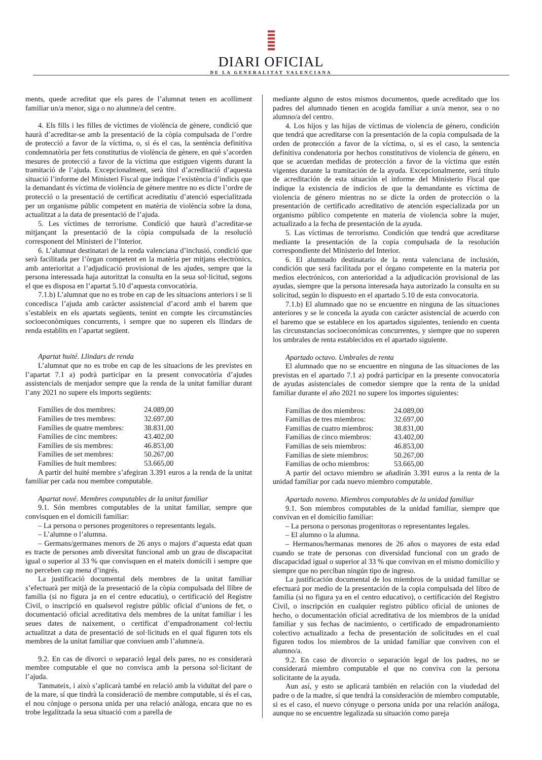DIARI OFICIAL
DE LA GENERALITAT VALENCIANA
ments, quede acreditat que els pares de l’alumnat tenen en acolliment familiar un/a menor, siga o no alumne/a del centre.
4. Els fills i les filles de víctimes de violència de gènere, condició que haurà d’acreditar-se amb la presentació de la còpia compulsada de l’ordre de protecció a favor de la víctima, o, si és el cas, la sentència definitiva condemnatòria per fets constitutius de violència de gènere, en què s’acorden mesures de protecció a favor de la víctima que estiguen vigents durant la tramitació de l’ajuda. Excepcionalment, serà títol d’acreditació d’aquesta situació l’informe del Ministeri Fiscal que indique l’existència d’indicis que la demandant és víctima de violència de gènere mentre no es dicte l’ordre de protecció o la presentació de certificat acreditatiu d’atenció especialitzada per un organisme públic competent en matèria de violència sobre la dona, actualitzat a la data de presentació de l’ajuda.
5. Les víctimes de terrorisme. Condició que haurà d’acreditar-se mitjançant la presentació de la còpia compulsada de la resolució corresponent del Ministeri de l’Interior.
6. L’alumnat destinatari de la renda valenciana d’inclusió, condició que serà facilitada per l’òrgan competent en la matèria per mitjans electrònics, amb anterioritat a l’adjudicació provisional de les ajudes, sempre que la persona interessada haja autoritzat la consulta en la seua sol·licitud, segons el que es disposa en l’apartat 5.10 d’aquesta convocatòria.
7.1.b) L’alumnat que no es trobe en cap de les situacions anteriors i se li concedisca l’ajuda amb caràcter assistencial d’acord amb el barem que s’estableix en els apartats següents, tenint en compte les circumstàncies socioeconòmiques concurrents, i sempre que no superen els llindars de renda establits en l’apartat següent.
Apartat huité. Llindars de renda
L’alumnat que no es trobe en cap de les situacions de les previstes en l’apartat 7.1 a) podrà participar en la present convocatòria d’ajudes assistencials de menjador sempre que la renda de la unitat familiar durant l’any 2021 no supere els imports següents:
| Famílies de dos membres: | 24.089,00 |
| Famílies de tres membres: | 32.697,00 |
| Famílies de quatre membres: | 38.831,00 |
| Famílies de cinc membres: | 43.402,00 |
| Famílies de sis membres: | 46.853,00 |
| Famílies de set membres: | 50.267,00 |
| Famílies de huit membres: | 53.665,00 |
A partir del huité membre s’afegiran 3.391 euros a la renda de la unitat familiar per cada nou membre computable.
Apartat nové. Membres computables de la unitat familiar
9.1. Són membres computables de la unitat familiar, sempre que convisquen en el domicili familiar:
– La persona o persones progenitores o representants legals.
– L’alumne o l’alumna.
– Germans/germanes menors de 26 anys o majors d’aquesta edat quan es tracte de persones amb diversitat funcional amb un grau de discapacitat igual o superior al 33 % que convisquen en el mateix domicili i sempre que no perceben cap mena d’ingrés.
La justificació documental dels membres de la unitat familiar s’efectuarà per mitjà de la presentació de la còpia compulsada del llibre de família (si no figura ja en el centre educatiu), o certificació del Registre Civil, o inscripció en qualsevol registre públic oficial d’unions de fet, o documentació oficial acreditativa dels membres de la unitat familiar i les seues dates de naixement, o certificat d’empadronament col·lectiu actualitzat a data de presentació de sol·licituds en el qual figuren tots els membres de la unitat familiar que conviuen amb l’alumne/a.
9.2. En cas de divorci o separació legal dels pares, no es considerarà membre computable el que no convisca amb la persona sol·licitant de l’ajuda.
Tanmateix, i això s’aplicarà també en relació amb la viduïtat del pare o de la mare, sí que tindrà la consideració de membre computable, si és el cas, el nou cònjuge o persona unida per una relació anàloga, encara que no es trobe legalitzada la seua situació com a parella de
mediante alguno de estos mismos documentos, quede acreditado que los padres del alumnado tienen en acogida familiar a un/a menor, sea o no alumno/a del centro.
4. Los hijos y las hijas de víctimas de violencia de género, condición que tendrá que acreditarse con la presentación de la copia compulsada de la orden de protección a favor de la víctima, o, si es el caso, la sentencia definitiva condenatoria por hechos constitutivos de violencia de género, en que se acuerdan medidas de protección a favor de la víctima que estén vigentes durante la tramitación de la ayuda. Excepcionalmente, será título de acreditación de esta situación el informe del Ministerio Fiscal que indique la existencia de indicios de que la demandante es víctima de violencia de género mientras no se dicte la orden de protección o la presentación de certificado acreditativo de atención especializada por un organismo público competente en materia de violencia sobre la mujer, actualizado a la fecha de presentación de la ayuda.
5. Las víctimas de terrorismo. Condición que tendrá que acreditarse mediante la presentación de la copia compulsada de la resolución correspondiente del Ministerio del Interior.
6. El alumnado destinatario de la renta valenciana de inclusión, condición que será facilitada por el órgano competente en la materia por medios electrónicos, con anterioridad a la adjudicación provisional de las ayudas, siempre que la persona interesada haya autorizado la consulta en su solicitud, según lo dispuesto en el apartado 5.10 de esta convocatoria.
7.1.b) El alumnado que no se encuentre en ninguna de las situaciones anteriores y se le conceda la ayuda con carácter asistencial de acuerdo con el baremo que se establece en los apartados siguientes, teniendo en cuenta las circunstancias socioeconómicas concurrentes, y siempre que no superen los umbrales de renta establecidos en el apartado siguiente.
Apartado octavo. Umbrales de renta
El alumnado que no se encuentre en ninguna de las situaciones de las previstas en el apartado 7.1 a) podrá participar en la presente convocatoria de ayudas asistenciales de comedor siempre que la renta de la unidad familiar durante el año 2021 no supere los importes siguientes:
| Familias de dos miembros: | 24.089,00 |
| Familias de tres miembros: | 32.697,00 |
| Familias de cuatro miembros: | 38.831,00 |
| Familias de cinco miembros: | 43.402,00 |
| Familias de seis miembros: | 46.853,00 |
| Familias de siete miembros: | 50.267,00 |
| Familias de ocho miembros: | 53.665,00 |
A partir del octavo miembro se añadirán 3.391 euros a la renta de la unidad familiar por cada nuevo miembro computable.
Apartado noveno. Miembros computables de la unidad familiar
9.1. Son miembros computables de la unidad familiar, siempre que convivan en el domicilio familiar:
– La persona o personas progenitoras o representantes legales.
– El alumno o la alumna.
– Hermanos/hermanas menores de 26 años o mayores de esta edad cuando se trate de personas con diversidad funcional con un grado de discapacidad igual o superior al 33 % que convivan en el mismo domicilio y siempre que no perciban ningún tipo de ingreso.
La justificación documental de los miembros de la unidad familiar se efectuará por medio de la presentación de la copia compulsada del libro de familia (si no figura ya en el centro educativo), o certificación del Registro Civil, o inscripción en cualquier registro público oficial de uniones de hecho, o documentación oficial acreditativa de los miembros de la unidad familiar y sus fechas de nacimiento, o certificado de empadronamiento colectivo actualizado a fecha de presentación de solicitudes en el cual figuren todos los miembros de la unidad familiar que conviven con el alumno/a.
9.2. En caso de divorcio o separación legal de los padres, no se considerará miembro computable el que no conviva con la persona solicitante de la ayuda.
Aun así, y esto se aplicará también en relación con la viudedad del padre o de la madre, sí que tendrá la consideración de miembro computable, si es el caso, el nuevo cónyuge o persona unida por una relación análoga, aunque no se encuentre legalizada su situación como pareja